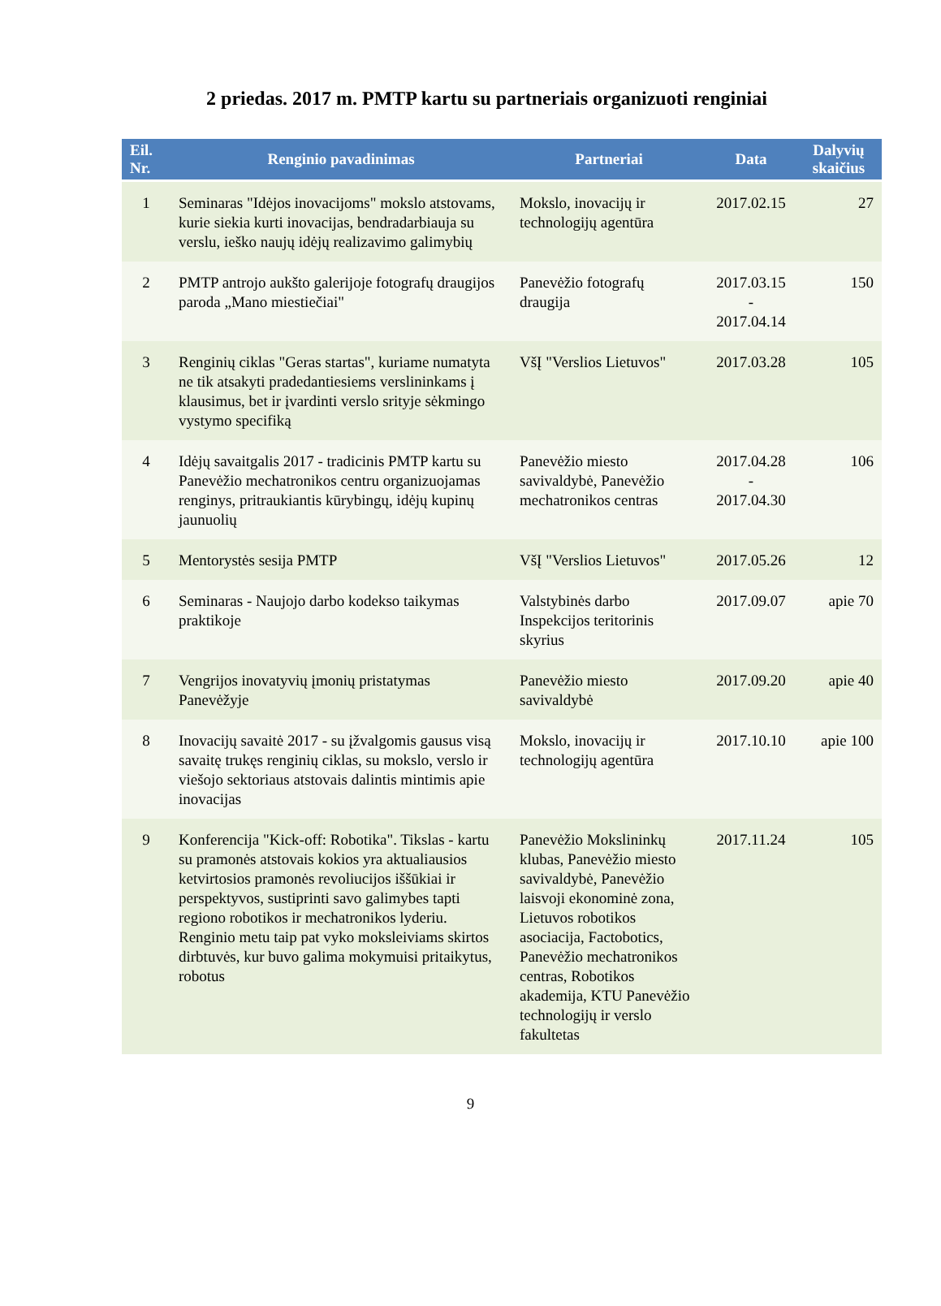2 priedas. 2017 m. PMTP kartu su partneriais organizuoti renginiai
| Eil. Nr. | Renginio pavadinimas | Partneriai | Data | Dalyvių skaičius |
| --- | --- | --- | --- | --- |
| 1 | Seminaras "Idėjos inovacijoms" mokslo atstovams, kurie siekia kurti inovacijas, bendradarbiauja su verslu, ieško naujų idėjų realizavimo galimybių | Mokslo, inovacijų ir technologijų agentūra | 2017.02.15 | 27 |
| 2 | PMTP antrojo aukšto galerijoje fotografų draugijos paroda „Mano miestiečiai" | Panevėžio fotografų draugija | 2017.03.15 - 2017.04.14 | 150 |
| 3 | Renginių ciklas "Geras startas", kuriame numatyta ne tik atsakyti pradedantiesiems verslininkams į klausimus, bet ir įvardinti verslo srityje sėkmingo vystymo specifiką | VšĮ "Verslios Lietuvos" | 2017.03.28 | 105 |
| 4 | Idėjų savaitgalis 2017 - tradicinis PMTP kartu su Panevėžio mechatronikos centru organizuojamas renginys, pritraukiantis kūrybingų, idėjų kupinų jaunuolių | Panevėžio miesto savivaldybė, Panevėžio mechatronikos centras | 2017.04.28 - 2017.04.30 | 106 |
| 5 | Mentorystės sesija PMTP | VšĮ "Verslios Lietuvos" | 2017.05.26 | 12 |
| 6 | Seminaras - Naujojo darbo kodekso taikymas praktikoje | Valstybinės darbo Inspekcijos teritorinis skyrius | 2017.09.07 | apie 70 |
| 7 | Vengrijos inovatyvių įmonių pristatymas Panevėžyje | Panevėžio miesto savivaldybė | 2017.09.20 | apie 40 |
| 8 | Inovacijų savaitė 2017 - su įžvalgomis gausus visą savaitę trukęs renginių ciklas, su mokslo, verslo ir viešojo sektoriaus atstovais dalintis mintimis apie inovacijas | Mokslo, inovacijų ir technologijų agentūra | 2017.10.10 | apie 100 |
| 9 | Konferencija "Kick-off: Robotika". Tikslas - kartu su pramonės atstovais kokios yra aktualiausios ketvirtosios pramonės revoliucijos iššūkiai ir perspektyvos, sustiprinti savo galimybes tapti regiono robotikos ir mechatronikos lyderiu. Renginio metu taip pat vyko moksleiviams skirtos dirbtuvės, kur buvo galima mokymuisi pritaikytus, robotus | Panevėžio Mokslininkų klubas, Panevėžio miesto savivaldybė, Panevėžio laisvoji ekonominė zona, Lietuvos robotikos asociacija, Factobotics, Panevėžio mechatronikos centras, Robotikos akademija, KTU Panevėžio technologijų ir verslo fakultetas | 2017.11.24 | 105 |
9